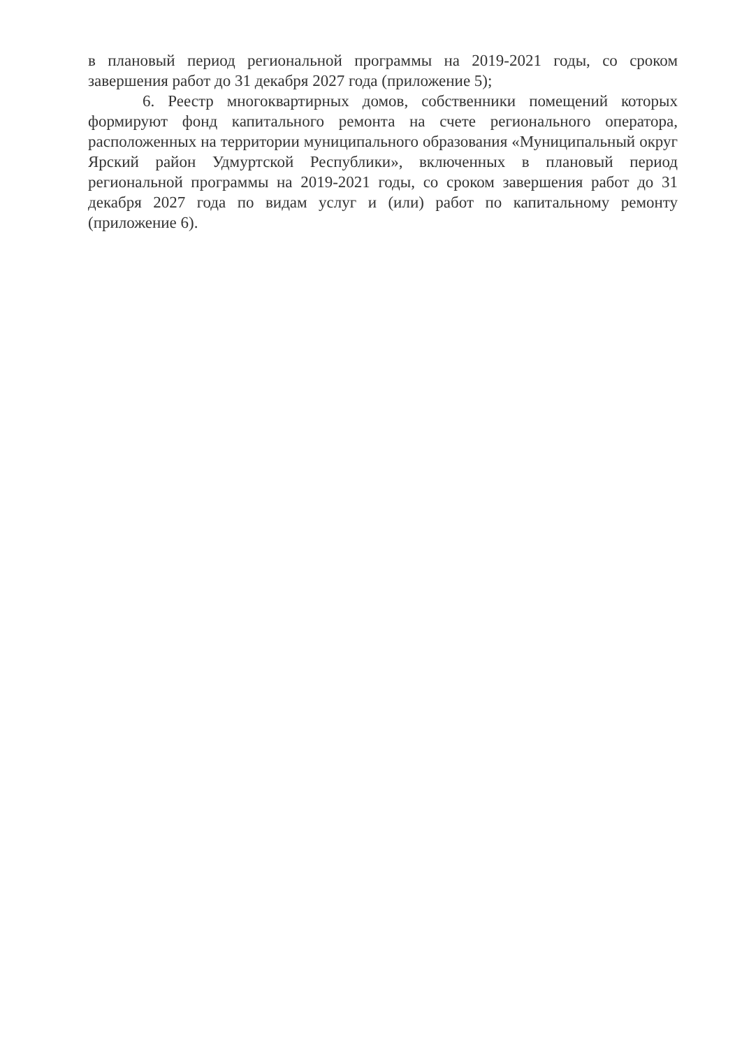в плановый период региональной программы на 2019-2021 годы, со сроком завершения работ до 31 декабря 2027 года (приложение 5);
6. Реестр многоквартирных домов, собственники помещений которых формируют фонд капитального ремонта на счете регионального оператора, расположенных на территории муниципального образования «Муниципальный округ Ярский район Удмуртской Республики», включенных в плановый период региональной программы на 2019-2021 годы, со сроком завершения работ до 31 декабря 2027 года по видам услуг и (или) работ по капитальному ремонту (приложение 6).